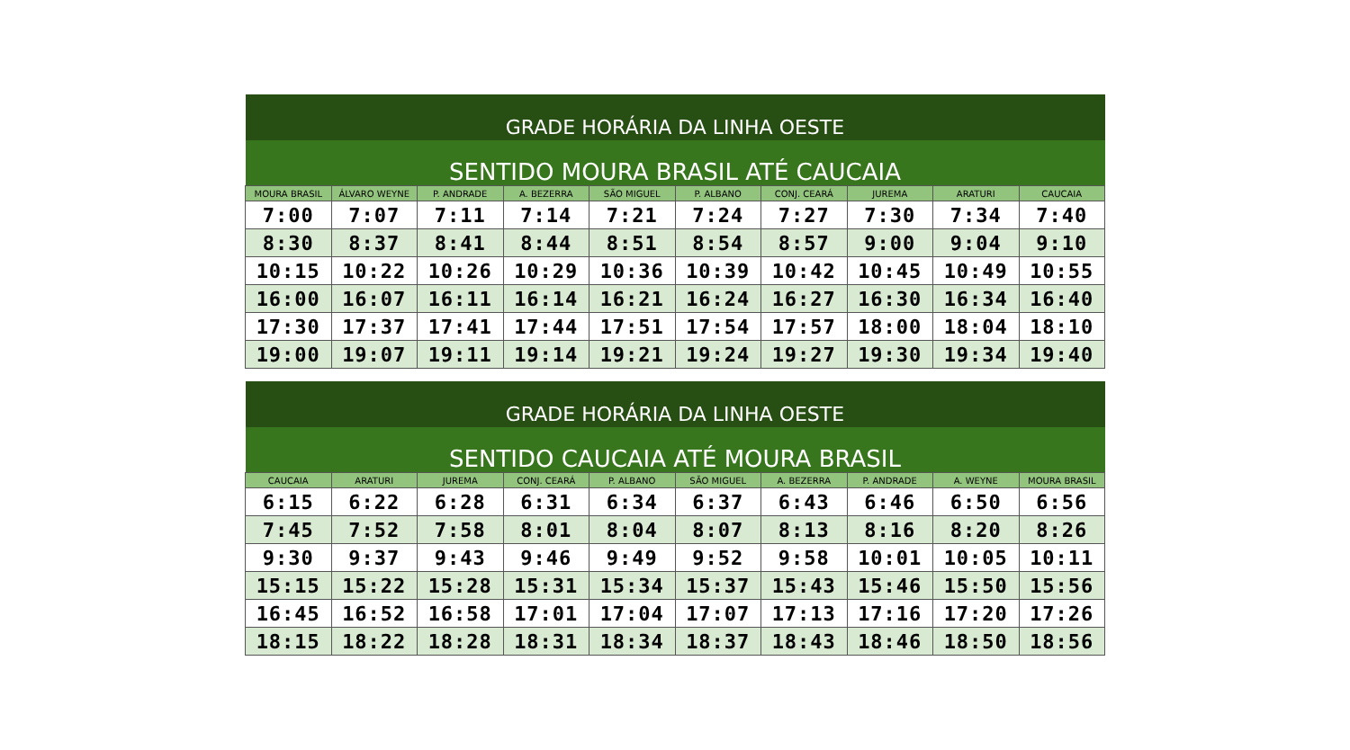| GRADE HORÁRIA DA LINHA OESTE | | | | | | | | | |
| SENTIDO MOURA BRASIL ATÉ CAUCAIA | | | | | | | | | |
| MOURA BRASIL | ÁLVARO WEYNE | P. ANDRADE | A. BEZERRA | SÃO MIGUEL | P. ALBANO | CONJ. CEARÁ | JUREMA | ARATURI | CAUCAIA |
| 7:00 | 7:07 | 7:11 | 7:14 | 7:21 | 7:24 | 7:27 | 7:30 | 7:34 | 7:40 |
| 8:30 | 8:37 | 8:41 | 8:44 | 8:51 | 8:54 | 8:57 | 9:00 | 9:04 | 9:10 |
| 10:15 | 10:22 | 10:26 | 10:29 | 10:36 | 10:39 | 10:42 | 10:45 | 10:49 | 10:55 |
| 16:00 | 16:07 | 16:11 | 16:14 | 16:21 | 16:24 | 16:27 | 16:30 | 16:34 | 16:40 |
| 17:30 | 17:37 | 17:41 | 17:44 | 17:51 | 17:54 | 17:57 | 18:00 | 18:04 | 18:10 |
| 19:00 | 19:07 | 19:11 | 19:14 | 19:21 | 19:24 | 19:27 | 19:30 | 19:34 | 19:40 |
| GRADE HORÁRIA DA LINHA OESTE | | | | | | | | | |
| SENTIDO CAUCAIA ATÉ MOURA BRASIL | | | | | | | | | |
| CAUCAIA | ARATURI | JUREMA | CONJ. CEARÁ | P. ALBANO | SÃO MIGUEL | A. BEZERRA | P. ANDRADE | A. WEYNE | MOURA BRASIL |
| 6:15 | 6:22 | 6:28 | 6:31 | 6:34 | 6:37 | 6:43 | 6:46 | 6:50 | 6:56 |
| 7:45 | 7:52 | 7:58 | 8:01 | 8:04 | 8:07 | 8:13 | 8:16 | 8:20 | 8:26 |
| 9:30 | 9:37 | 9:43 | 9:46 | 9:49 | 9:52 | 9:58 | 10:01 | 10:05 | 10:11 |
| 15:15 | 15:22 | 15:28 | 15:31 | 15:34 | 15:37 | 15:43 | 15:46 | 15:50 | 15:56 |
| 16:45 | 16:52 | 16:58 | 17:01 | 17:04 | 17:07 | 17:13 | 17:16 | 17:20 | 17:26 |
| 18:15 | 18:22 | 18:28 | 18:31 | 18:34 | 18:37 | 18:43 | 18:46 | 18:50 | 18:56 |